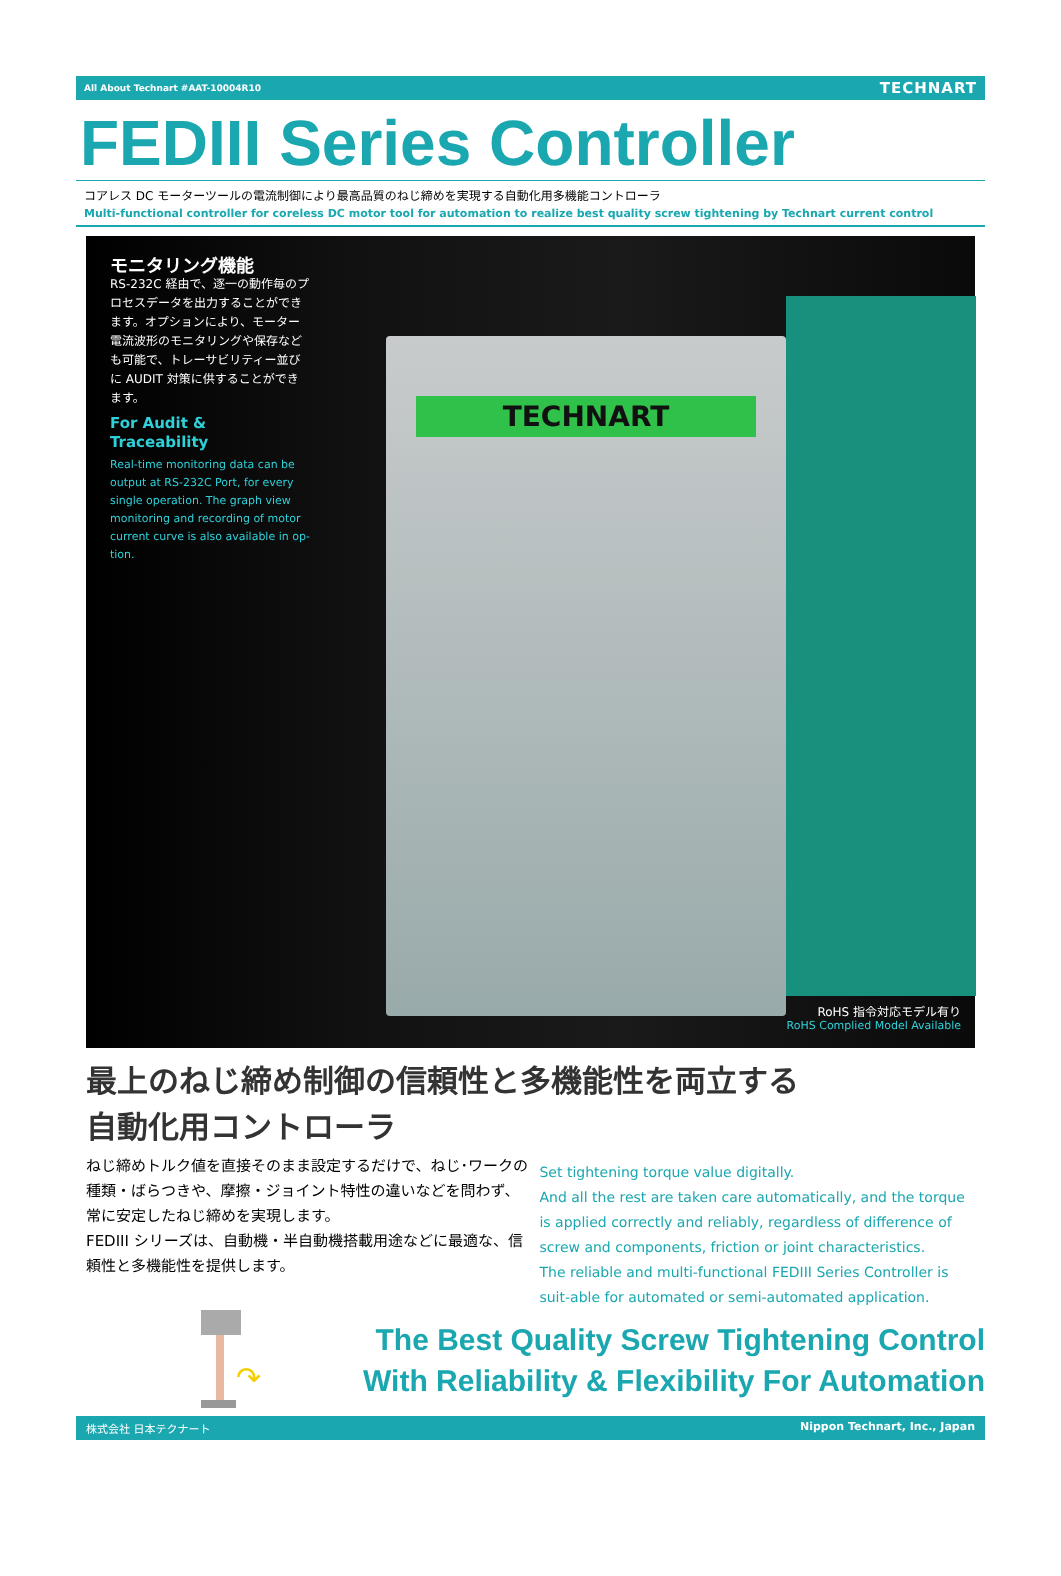All About Technart #AAT-10004R10 TECHNART
FEDIII Series Controller
コアレス DC モーターツールの電流制御により最高品質のねじ締めを実現する自動化用多機能コントローラ
Multi-functional controller for coreless DC motor tool for automation to realize best quality screw tightening by Technart current control
TECHNART
モニタリング機能
RS-232C 経由で、逐一の動作毎のプロセスデータを出力することができます。オプションにより、モーター電流波形のモニタリングや保存なども可能で、トレーサビリティー並びに AUDIT 対策に供することができます。
For Audit &
Traceability
Real-time monitoring data can be output at RS-232C Port, for every single operation. The graph view monitoring and recording of motor current curve is also available in op-tion.
RoHS 指令対応モデル有り
RoHS Complied Model Available
最上のねじ締め制御の信頼性と多機能性を両立する
自動化用コントローラ
ねじ締めトルク値を直接そのまま設定するだけで、ねじ･ワークの種類・ばらつきや、摩擦・ジョイント特性の違いなどを問わず、常に安定したねじ締めを実現します。
FEDIII シリーズは、自動機・半自動機搭載用途などに最適な、信頼性と多機能性を提供します。
Set tightening torque value digitally.
And all the rest are taken care automatically, and the torque is applied correctly and reliably, regardless of difference of screw and components, friction or joint characteristics.
The reliable and multi-functional FEDIII Series Controller is suit-able for automated or semi-automated application.
↷
The Best Quality Screw Tightening Control
With Reliability & Flexibility For Automation
株式会社 日本テクナート Nippon Technart, Inc., Japan